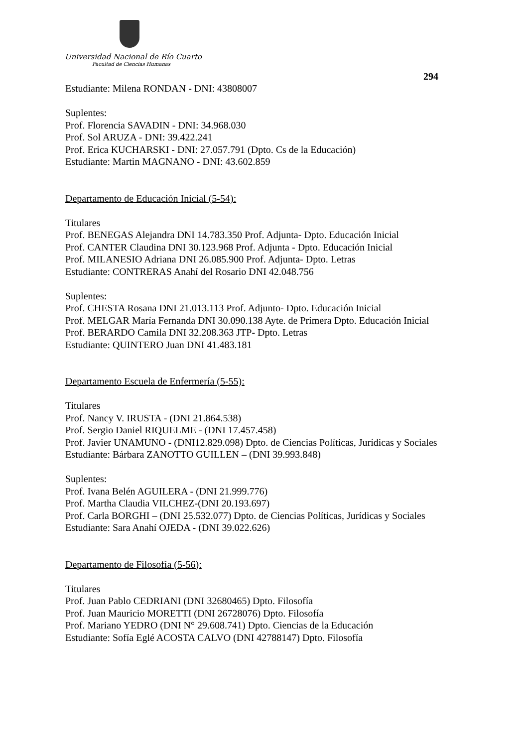Universidad Nacional de Río Cuarto
Facultad de Ciencias Humanas
294
Estudiante: Milena RONDAN - DNI: 43808007
Suplentes:
Prof. Florencia SAVADIN - DNI: 34.968.030
Prof. Sol ARUZA - DNI: 39.422.241
Prof. Erica KUCHARSKI - DNI: 27.057.791 (Dpto. Cs de la Educación)
Estudiante: Martin MAGNANO - DNI: 43.602.859
Departamento de Educación Inicial (5-54):
Titulares
Prof. BENEGAS Alejandra DNI 14.783.350 Prof. Adjunta- Dpto. Educación Inicial
Prof. CANTER Claudina DNI 30.123.968 Prof. Adjunta - Dpto. Educación Inicial
Prof. MILANESIO Adriana DNI 26.085.900 Prof. Adjunta- Dpto. Letras
Estudiante: CONTRERAS Anahí del Rosario DNI 42.048.756
Suplentes:
Prof. CHESTA Rosana DNI 21.013.113 Prof. Adjunto- Dpto. Educación Inicial
Prof. MELGAR María Fernanda DNI 30.090.138 Ayte. de Primera Dpto. Educación Inicial
Prof. BERARDO Camila DNI 32.208.363 JTP- Dpto. Letras
Estudiante: QUINTERO Juan DNI 41.483.181
Departamento Escuela de Enfermería (5-55):
Titulares
Prof. Nancy V. IRUSTA - (DNI 21.864.538)
Prof. Sergio Daniel RIQUELME - (DNI 17.457.458)
Prof. Javier UNAMUNO - (DNI12.829.098) Dpto. de Ciencias Políticas, Jurídicas y Sociales
Estudiante: Bárbara ZANOTTO GUILLEN – (DNI 39.993.848)
Suplentes:
Prof. Ivana Belén AGUILERA - (DNI 21.999.776)
Prof. Martha Claudia VILCHEZ-(DNI 20.193.697)
Prof. Carla BORGHI – (DNI 25.532.077) Dpto. de Ciencias Políticas, Jurídicas y Sociales
Estudiante: Sara Anahí OJEDA - (DNI 39.022.626)
Departamento de Filosofía (5-56):
Titulares
Prof. Juan Pablo CEDRIANI (DNI 32680465) Dpto. Filosofía
Prof. Juan Mauricio MORETTI (DNI 26728076) Dpto. Filosofía
Prof. Mariano YEDRO (DNI N° 29.608.741) Dpto. Ciencias de la Educación
Estudiante: Sofía Eglé ACOSTA CALVO (DNI 42788147) Dpto. Filosofía